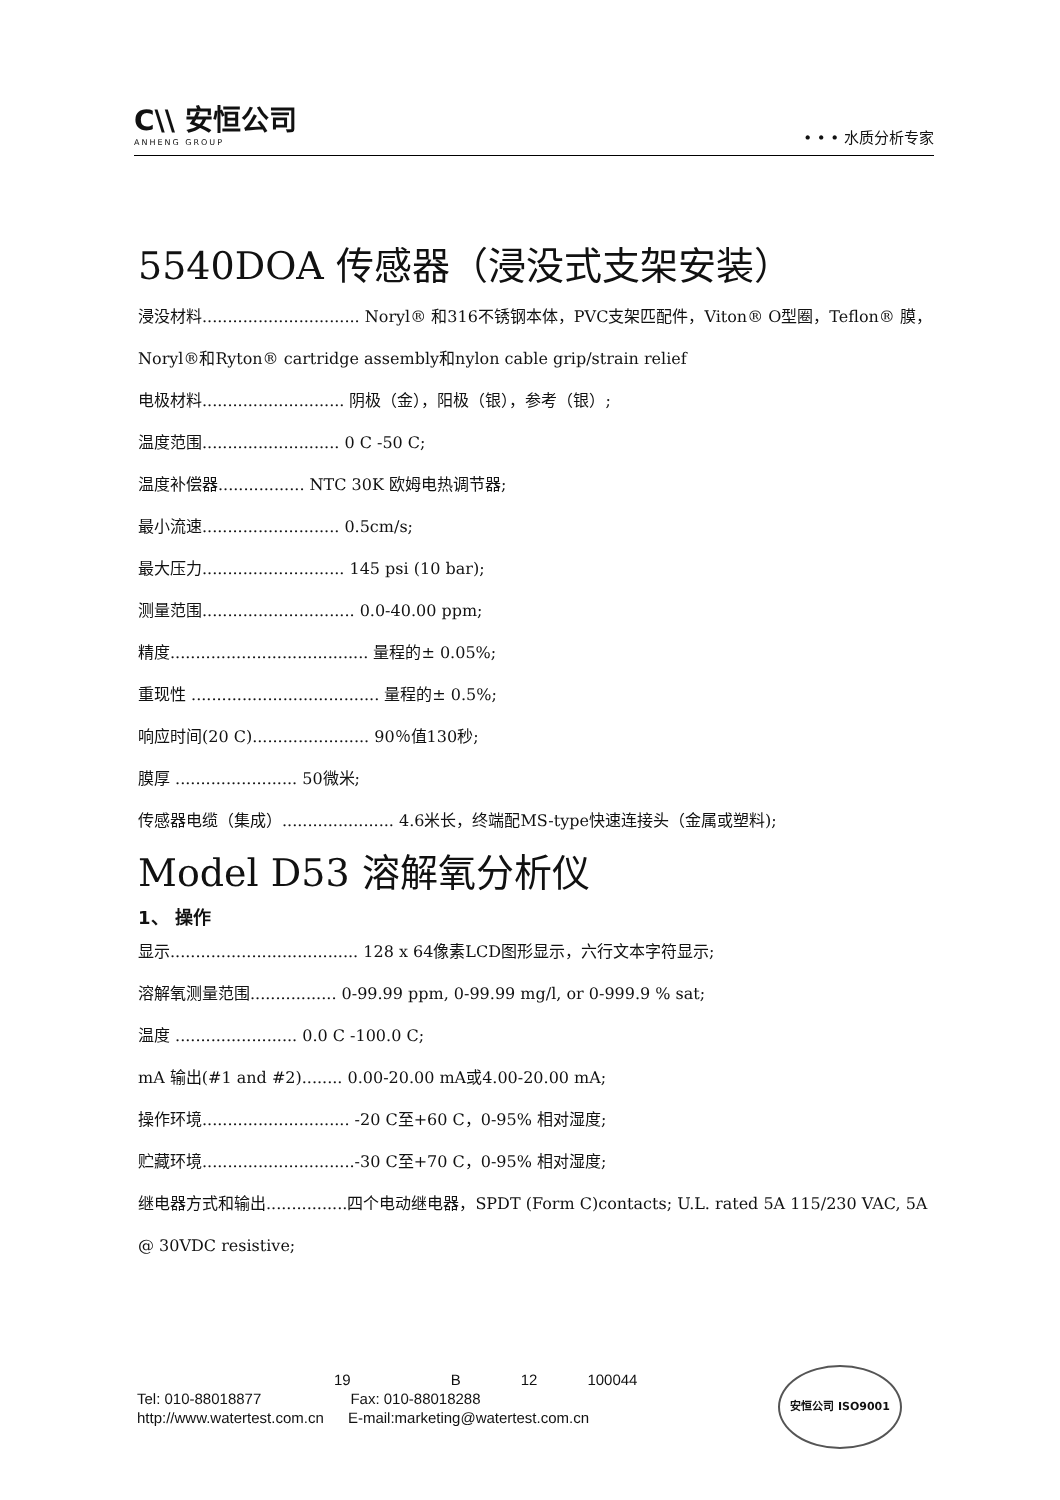C\\ 安恒公司
ANHENG GROUP
• • • 水质分析专家
5540DOA 传感器（浸没式支架安装）
浸没材料............................... Noryl® 和316不锈钢本体，PVC支架匹配件，Viton® O型圈，Teflon® 膜，Noryl®和Ryton® cartridge assembly和nylon cable grip/strain relief
电极材料............................ 阴极（金），阳极（银），参考（银）;
温度范围........................... 0 C -50 C;
温度补偿器................. NTC 30K 欧姆电热调节器;
最小流速........................... 0.5cm/s;
最大压力............................ 145 psi (10 bar);
测量范围.............................. 0.0-40.00 ppm;
精度....................................... 量程的± 0.05%;
重现性 ..................................... 量程的± 0.5%;
响应时间(20 C)....................... 90％值130秒;
膜厚 ........................ 50微米;
传感器电缆（集成）...................... 4.6米长，终端配MS-type快速连接头（金属或塑料);
Model D53 溶解氧分析仪
1、 操作
显示..................................... 128 x 64像素LCD图形显示，六行文本字符显示;
溶解氧测量范围................. 0-99.99 ppm, 0-99.99 mg/l, or 0-999.9 % sat;
温度 ........................ 0.0 C -100.0 C;
mA 输出(#1 and #2)........ 0.00-20.00 mA或4.00-20.00 mA;
操作环境............................. -20 C至+60 C，0-95% 相对湿度;
贮藏环境..............................-30 C至+70 C，0-95% 相对湿度;
继电器方式和输出................四个电动继电器，SPDT (Form C)contacts; U.L. rated 5A 115/230 VAC, 5A @ 30VDC resistive;
19 B 12 100044
Tel: 010-88018877 Fax: 010-88018288
http://www.watertest.com.cn E-mail:marketing@watertest.com.cn
安恒公司 ISO9001